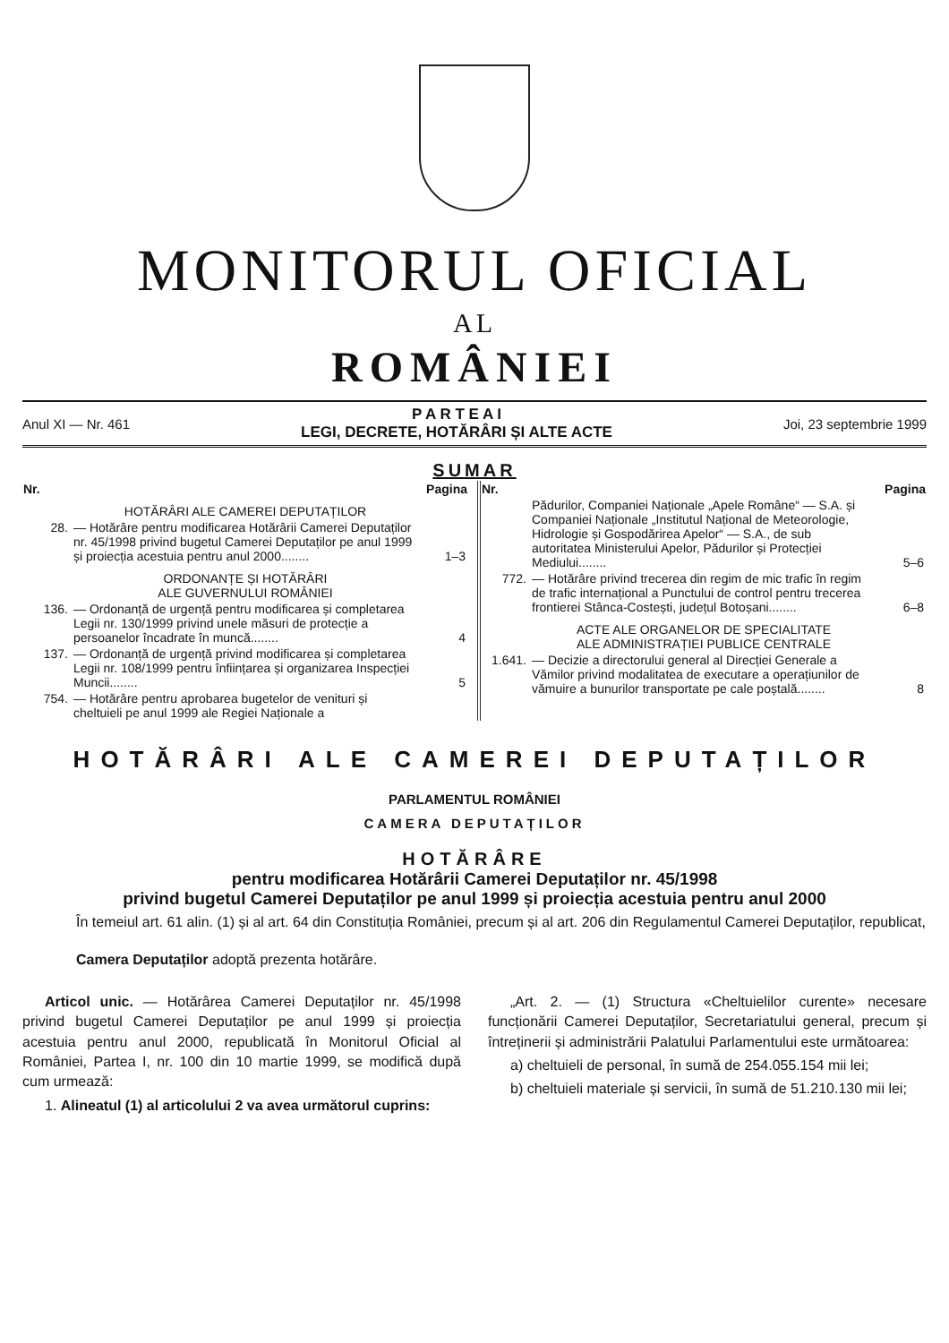MONITORUL OFICIAL
AL
ROMÂNIEI
Anul XI — Nr. 461
P A R T E A I
LEGI, DECRETE, HOTĂRÂRI ȘI ALTE ACTE
Joi, 23 septembrie 1999
SUMAR
| Nr. | | Pagina |
| --- | --- | --- |
| HOTĂRÂRI ALE CAMEREI DEPUTAȚILOR | | |
| 28. | — Hotărâre pentru modificarea Hotărârii Camerei Deputaților nr. 45/1998 privind bugetul Camerei Deputaților pe anul 1999 și proiecția acestuia pentru anul 2000........ | 1–3 |
| ORDONANȚE ȘI HOTĂRÂRI ALE GUVERNULUI ROMÂNIEI | | |
| 136. | — Ordonanță de urgență pentru modificarea și completarea Legii nr. 130/1999 privind unele măsuri de protecție a persoanelor încadrate în muncă........ | 4 |
| 137. | — Ordonanță de urgență privind modificarea și completarea Legii nr. 108/1999 pentru înființarea și organizarea Inspecției Muncii........ | 5 |
| 754. | — Hotărâre pentru aprobarea bugetelor de venituri și cheltuieli pe anul 1999 ale Regiei Naționale a | |
| Nr. | | Pagina |
| --- | --- | --- |
| | Pădurilor, Companiei Naționale „Apele Române“ — S.A. și Companiei Naționale „Institutul Național de Meteorologie, Hidrologie și Gospodărirea Apelor“ — S.A., de sub autoritatea Ministerului Apelor, Pădurilor și Protecției Mediului........ | 5–6 |
| 772. | — Hotărâre privind trecerea din regim de mic trafic în regim de trafic internațional a Punctului de control pentru trecerea frontierei Stânca-Costești, județul Botoșani........ | 6–8 |
| ACTE ALE ORGANELOR DE SPECIALITATE ALE ADMINISTRAȚIEI PUBLICE CENTRALE | | |
| 1.641. | — Decizie a directorului general al Direcției Generale a Vămilor privind modalitatea de executare a operațiunilor de vămuire a bunurilor transportate pe cale poștală........ | 8 |
HOTĂRÂRI ALE CAMEREI DEPUTAȚILOR
PARLAMENTUL ROMÂNIEI
CAMERA DEPUTAȚILOR
HOTĂRÂRE
pentru modificarea Hotărârii Camerei Deputaților nr. 45/1998
privind bugetul Camerei Deputaților pe anul 1999 și proiecția acestuia pentru anul 2000
În temeiul art. 61 alin. (1) și al art. 64 din Constituția României, precum și al art. 206 din Regulamentul Camerei Deputaților, republicat,
Camera Deputaților adoptă prezenta hotărâre.
Articol unic. — Hotărârea Camerei Deputaților nr. 45/1998 privind bugetul Camerei Deputaților pe anul 1999 și proiecția acestuia pentru anul 2000, republicată în Monitorul Oficial al României, Partea I, nr. 100 din 10 martie 1999, se modifică după cum urmează:
1. Alineatul (1) al articolului 2 va avea următorul cuprins:
„Art. 2. — (1) Structura «Cheltuielilor curente» necesare funcționării Camerei Deputaților, Secretariatului general, precum și întreținerii și administrării Palatului Parlamentului este următoarea:
a) cheltuieli de personal, în sumă de 254.055.154 mii lei;
b) cheltuieli materiale și servicii, în sumă de 51.210.130 mii lei;